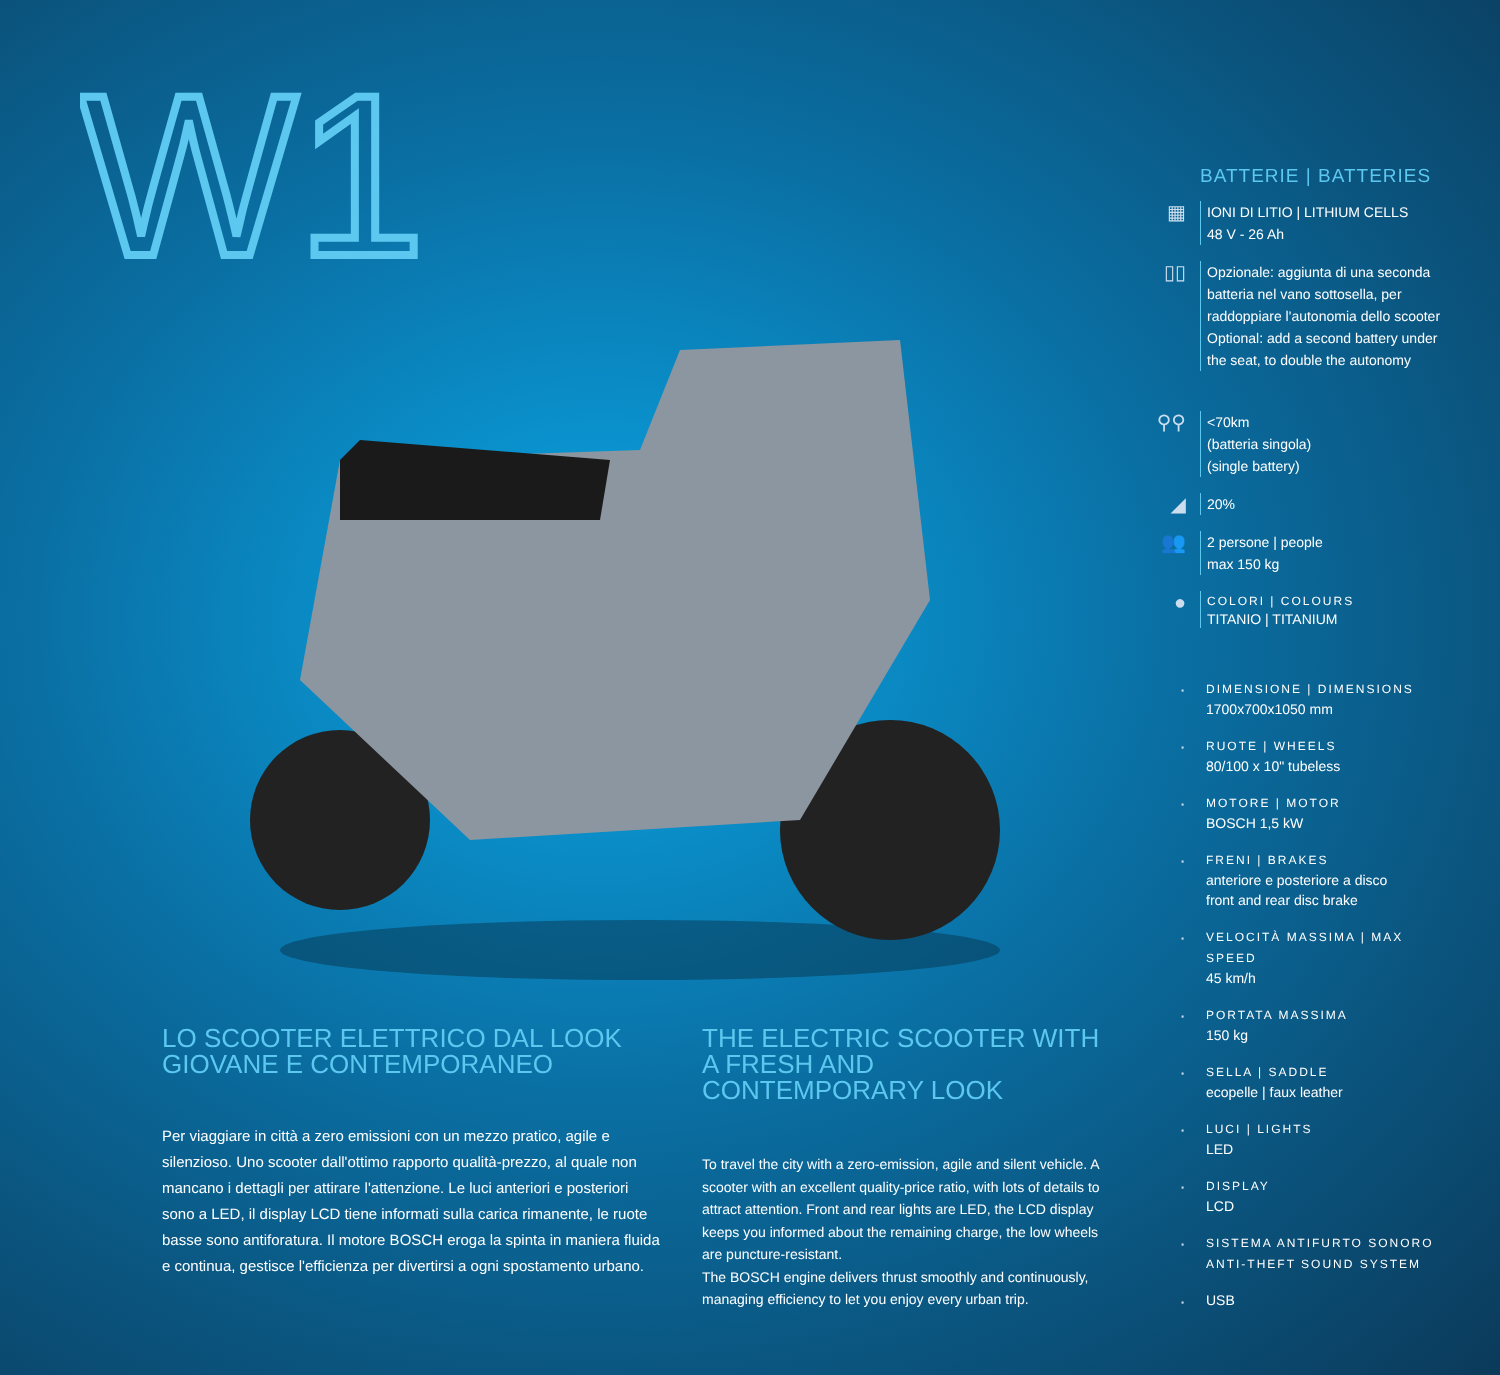W1
LO SCOOTER ELETTRICO DAL LOOK GIOVANE E CONTEMPORANEO
Per viaggiare in città a zero emissioni con un mezzo pratico, agile e silenzioso. Uno scooter dall'ottimo rapporto qualità-prezzo, al quale non mancano i dettagli per attirare l'attenzione. Le luci anteriori e posteriori sono a LED, il display LCD tiene informati sulla carica rimanente, le ruote basse sono antiforatura. Il motore BOSCH eroga la spinta in maniera fluida e continua, gestisce l'efficienza per divertirsi a ogni spostamento urbano.
THE ELECTRIC SCOOTER WITH A FRESH AND CONTEMPORARY LOOK
To travel the city with a zero-emission, agile and silent vehicle. A scooter with an excellent quality-price ratio, with lots of details to attract attention. Front and rear lights are LED, the LCD display keeps you informed about the remaining charge, the low wheels are puncture-resistant.
The BOSCH engine delivers thrust smoothly and continuously, managing efficiency to let you enjoy every urban trip.
BATTERIE | BATTERIES
▦
IONI DI LITIO | LITHIUM CELLS
48 V - 26 Ah
▯▯
Opzionale: aggiunta di una seconda batteria nel vano sottosella, per raddoppiare l'autonomia dello scooter
Optional: add a second battery under the seat, to double the autonomy
⚲⚲
<70km
(batteria singola)
(single battery)
◢
20%
👥
2 persone | people
max 150 kg
●
COLORI | COLOURS
TITANIO | TITANIUM
·
DIMENSIONE | DIMENSIONS
1700x700x1050 mm
·
RUOTE | WHEELS
80/100 x 10" tubeless
·
MOTORE | MOTOR
BOSCH 1,5 kW
·
FRENI | BRAKES
anteriore e posteriore a disco
front and rear disc brake
·
VELOCITÀ MASSIMA | MAX SPEED
45 km/h
·
PORTATA MASSIMA
150 kg
·
SELLA | SADDLE
ecopelle | faux leather
·
LUCI | LIGHTS
LED
·
DISPLAY
LCD
·
SISTEMA ANTIFURTO SONORO
ANTI-THEFT SOUND SYSTEM
·
USB